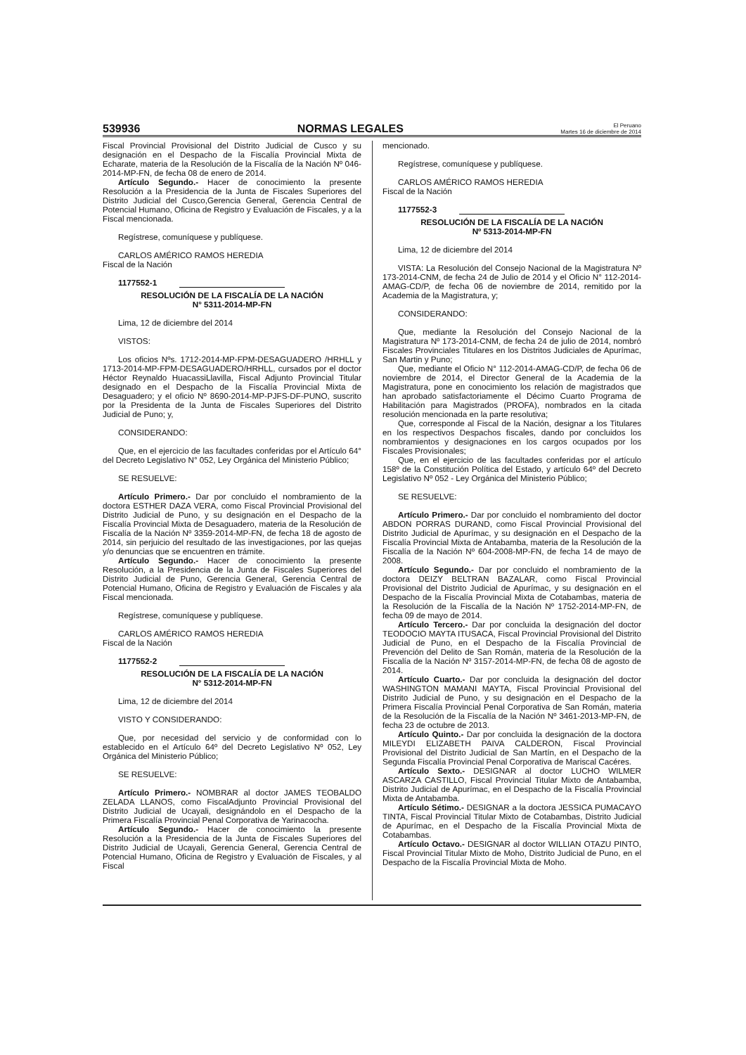539936 NORMAS LEGALES El Peruano
Martes 16 de diciembre de 2014
Fiscal Provincial Provisional del Distrito Judicial de Cusco y su designación en el Despacho de la Fiscalía Provincial Mixta de Echarate, materia de la Resolución de la Fiscalía de la Nación Nº 046-2014-MP-FN, de fecha 08 de enero de 2014.
Artículo Segundo.- Hacer de conocimiento la presente Resolución a la Presidencia de la Junta de Fiscales Superiores del Distrito Judicial del Cusco,Gerencia General, Gerencia Central de Potencial Humano, Oficina de Registro y Evaluación de Fiscales, y a la Fiscal mencionada.
Regístrese, comuníquese y publíquese.
CARLOS AMÉRICO RAMOS HEREDIA
Fiscal de la Nación
1177552-1
RESOLUCIÓN DE LA FISCALÍA DE LA NACIÓN
N° 5311-2014-MP-FN
Lima, 12 de diciembre del 2014
VISTOS:
Los oficios Nºs. 1712-2014-MP-FPM-DESAGUADERO /HRHLL y 1713-2014-MP-FPM-DESAGUADERO/HRHLL, cursados por el doctor Héctor Reynaldo HuacassiLlavilla, Fiscal Adjunto Provincial Titular designado en el Despacho de la Fiscalía Provincial Mixta de Desaguadero; y el oficio Nº 8690-2014-MP-PJFS-DF-PUNO, suscrito por la Presidenta de la Junta de Fiscales Superiores del Distrito Judicial de Puno; y,
CONSIDERANDO:
Que, en el ejercicio de las facultades conferidas por el Artículo 64° del Decreto Legislativo N° 052, Ley Orgánica del Ministerio Público;
SE RESUELVE:
Artículo Primero.- Dar por concluido el nombramiento de la doctora ESTHER DAZA VERA, como Fiscal Provincial Provisional del Distrito Judicial de Puno, y su designación en el Despacho de la Fiscalía Provincial Mixta de Desaguadero, materia de la Resolución de Fiscalía de la Nación Nº 3359-2014-MP-FN, de fecha 18 de agosto de 2014, sin perjuicio del resultado de las investigaciones, por las quejas y/o denuncias que se encuentren en trámite.
Artículo Segundo.- Hacer de conocimiento la presente Resolución, a la Presidencia de la Junta de Fiscales Superiores del Distrito Judicial de Puno, Gerencia General, Gerencia Central de Potencial Humano, Oficina de Registro y Evaluación de Fiscales y ala Fiscal mencionada.
Regístrese, comuníquese y publíquese.
CARLOS AMÉRICO RAMOS HEREDIA
Fiscal de la Nación
1177552-2
RESOLUCIÓN DE LA FISCALÍA DE LA NACIÓN
N° 5312-2014-MP-FN
Lima, 12 de diciembre del 2014
VISTO Y CONSIDERANDO:
Que, por necesidad del servicio y de conformidad con lo establecido en el Artículo 64º del Decreto Legislativo Nº 052, Ley Orgánica del Ministerio Público;
SE RESUELVE:
Artículo Primero.- NOMBRAR al doctor JAMES TEOBALDO ZELADA LLANOS, como FiscalAdjunto Provincial Provisional del Distrito Judicial de Ucayali, designándolo en el Despacho de la Primera Fiscalía Provincial Penal Corporativa de Yarinacocha.
Artículo Segundo.- Hacer de conocimiento la presente Resolución a la Presidencia de la Junta de Fiscales Superiores del Distrito Judicial de Ucayali, Gerencia General, Gerencia Central de Potencial Humano, Oficina de Registro y Evaluación de Fiscales, y al Fiscal
mencionado.
Regístrese, comuníquese y publíquese.
CARLOS AMÉRICO RAMOS HEREDIA
Fiscal de la Nación
1177552-3
RESOLUCIÓN DE LA FISCALÍA DE LA NACIÓN
Nº 5313-2014-MP-FN
Lima, 12 de diciembre del 2014
VISTA: La Resolución del Consejo Nacional de la Magistratura Nº 173-2014-CNM, de fecha 24 de Julio de 2014 y el Oficio N° 112-2014-AMAG-CD/P, de fecha 06 de noviembre de 2014, remitido por la Academia de la Magistratura, y;
CONSIDERANDO:
Que, mediante la Resolución del Consejo Nacional de la Magistratura Nº 173-2014-CNM, de fecha 24 de julio de 2014, nombró Fiscales Provinciales Titulares en los Distritos Judiciales de Apurímac, San Martin y Puno;
Que, mediante el Oficio N° 112-2014-AMAG-CD/P, de fecha 06 de noviembre de 2014, el Director General de la Academia de la Magistratura, pone en conocimiento los relación de magistrados que han aprobado satisfactoriamente el Décimo Cuarto Programa de Habilitación para Magistrados (PROFA), nombrados en la citada resolución mencionada en la parte resolutiva;
Que, corresponde al Fiscal de la Nación, designar a los Titulares en los respectivos Despachos fiscales, dando por concluidos los nombramientos y designaciones en los cargos ocupados por los Fiscales Provisionales;
Que, en el ejercicio de las facultades conferidas por el artículo 158º de la Constitución Política del Estado, y artículo 64º del Decreto Legislativo Nº 052 - Ley Orgánica del Ministerio Público;
SE RESUELVE:
Artículo Primero.- Dar por concluido el nombramiento del doctor ABDON PORRAS DURAND, como Fiscal Provincial Provisional del Distrito Judicial de Apurímac, y su designación en el Despacho de la Fiscalía Provincial Mixta de Antabamba, materia de la Resolución de la Fiscalía de la Nación Nº 604-2008-MP-FN, de fecha 14 de mayo de 2008.
Artículo Segundo.- Dar por concluido el nombramiento de la doctora DEIZY BELTRAN BAZALAR, como Fiscal Provincial Provisional del Distrito Judicial de Apurímac, y su designación en el Despacho de la Fiscalía Provincial Mixta de Cotabambas, materia de la Resolución de la Fiscalía de la Nación Nº 1752-2014-MP-FN, de fecha 09 de mayo de 2014.
Artículo Tercero.- Dar por concluida la designación del doctor TEODOCIO MAYTA ITUSACA, Fiscal Provincial Provisional del Distrito Judicial de Puno, en el Despacho de la Fiscalía Provincial de Prevención del Delito de San Román, materia de la Resolución de la Fiscalía de la Nación Nº 3157-2014-MP-FN, de fecha 08 de agosto de 2014.
Artículo Cuarto.- Dar por concluida la designación del doctor WASHINGTON MAMANI MAYTA, Fiscal Provincial Provisional del Distrito Judicial de Puno, y su designación en el Despacho de la Primera Fiscalía Provincial Penal Corporativa de San Román, materia de la Resolución de la Fiscalía de la Nación Nº 3461-2013-MP-FN, de fecha 23 de octubre de 2013.
Artículo Quinto.- Dar por concluida la designación de la doctora MILEYDI ELIZABETH PAIVA CALDERON, Fiscal Provincial Provisional del Distrito Judicial de San Martín, en el Despacho de la Segunda Fiscalía Provincial Penal Corporativa de Mariscal Cacéres.
Artículo Sexto.- DESIGNAR al doctor LUCHO WILMER ASCARZA CASTILLO, Fiscal Provincial Titular Mixto de Antabamba, Distrito Judicial de Apurímac, en el Despacho de la Fiscalía Provincial Mixta de Antabamba.
Artículo Sétimo.- DESIGNAR a la doctora JESSICA PUMACAYO TINTA, Fiscal Provincial Titular Mixto de Cotabambas, Distrito Judicial de Apurímac, en el Despacho de la Fiscalía Provincial Mixta de Cotabambas.
Artículo Octavo.- DESIGNAR al doctor WILLIAN OTAZU PINTO, Fiscal Provincial Titular Mixto de Moho, Distrito Judicial de Puno, en el Despacho de la Fiscalía Provincial Mixta de Moho.